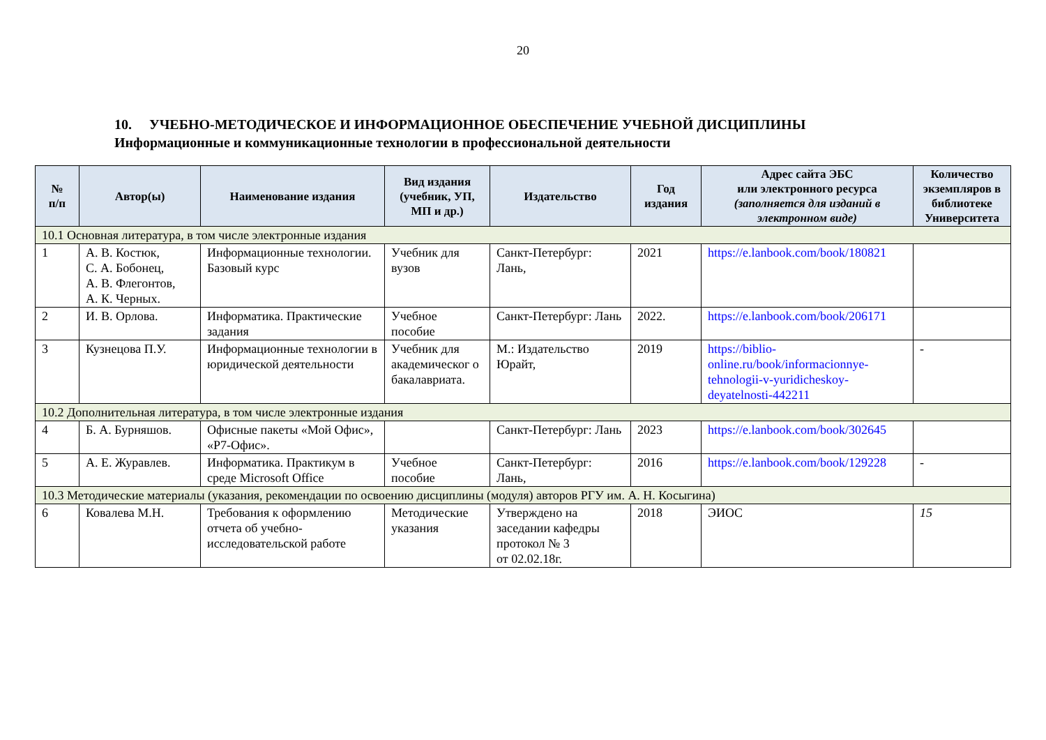20
10. УЧЕБНО-МЕТОДИЧЕСКОЕ И ИНФОРМАЦИОННОЕ ОБЕСПЕЧЕНИЕ УЧЕБНОЙ ДИСЦИПЛИНЫ
Информационные и коммуникационные технологии в профессиональной деятельности
| № п/п | Автор(ы) | Наименование издания | Вид издания (учебник, УП, МП и др.) | Издательство | Год издания | Адрес сайта ЭБС или электронного ресурса (заполняется для изданий в электронном виде) | Количество экземпляров в библиотеке Университета |
| --- | --- | --- | --- | --- | --- | --- | --- |
| 10.1 Основная литература, в том числе электронные издания | | | | | | | |
| 1 | А. В. Костюк, С. А. Бобонец, А. В. Флегонтов, А. К. Черных. | Информационные технологии. Базовый курс | Учебник для вузов | Санкт-Петербург: Лань, | 2021 | https://e.lanbook.com/book/180821 | |
| 2 | И. В. Орлова. | Информатика. Практические задания | Учебное пособие | Санкт-Петербург: Лань | 2022. | https://e.lanbook.com/book/206171 | |
| 3 | Кузнецова П.У. | Информационные технологии в юридической деятельности | Учебник для академическог о бакалавриата. | М.: Издательство Юрайт, | 2019 | https://biblio-online.ru/book/informacionnye-tehnologii-v-yuridicheskoy-deyatelnosti-442211 | - |
| 10.2 Дополнительная литература, в том числе электронные издания | | | | | | | |
| 4 | Б. А. Бурняшов. | Офисные пакеты «Мой Офис», «Р7-Офис». | | Санкт-Петербург: Лань | 2023 | https://e.lanbook.com/book/302645 | |
| 5 | А. Е. Журавлев. | Информатика. Практикум в среде Microsoft Office | Учебное пособие | Санкт-Петербург: Лань, | 2016 | https://e.lanbook.com/book/129228 | - |
| 10.3 Методические материалы (указания, рекомендации по освоению дисциплины (модуля) авторов РГУ им. А. Н. Косыгина) | | | | | | | |
| 6 | Ковалева М.Н. | Требования к оформлению отчета об учебно-исследовательской работе | Методические указания | Утверждено на заседании кафедры протокол № 3 от 02.02.18г. | 2018 | ЭИОС | 15 |